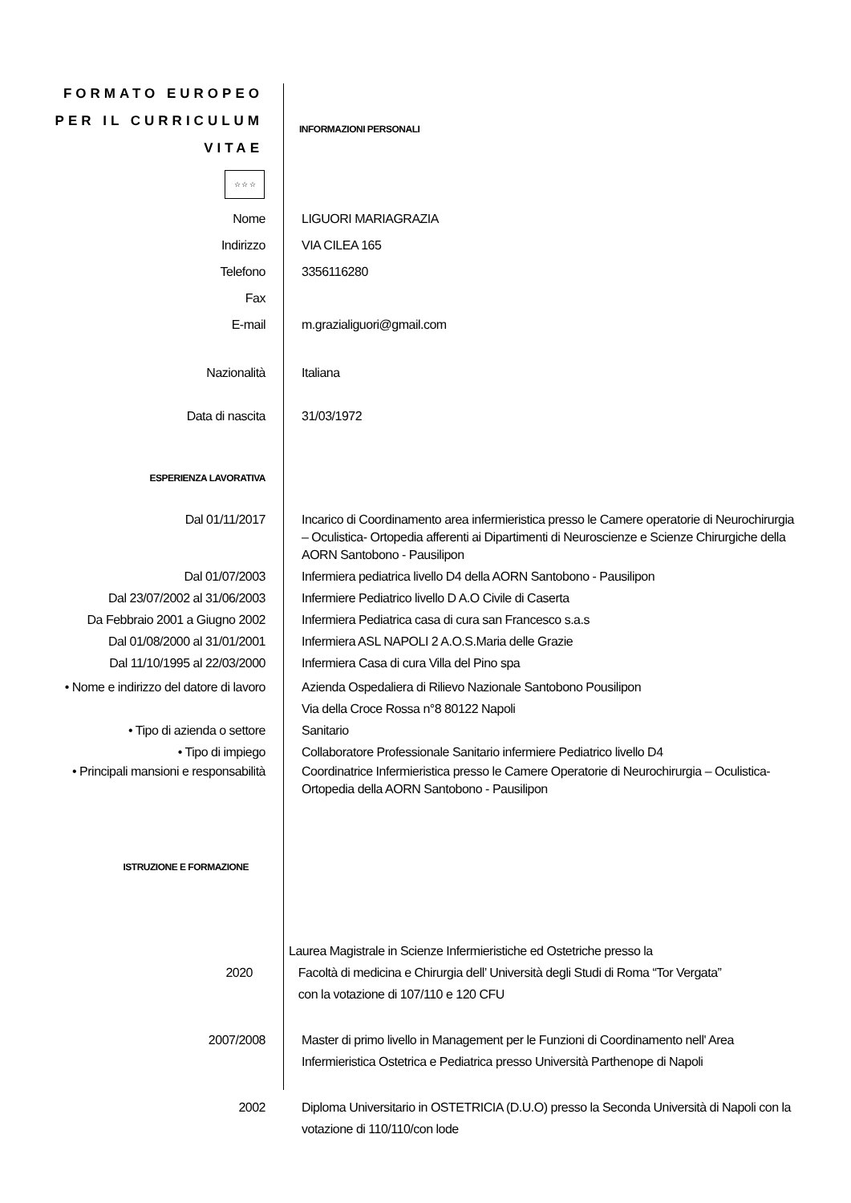FORMATO EUROPEO
PER IL CURRICULUM
VITAE
INFORMAZIONI PERSONALI
☆ ☆ ☆
Nome LIGUORI MARIAGRAZIA
Indirizzo VIA CILEA 165
Telefono 3356116280
Fax
E-mail m.grazialiguori@gmail.com
Nazionalità Italiana
Data di nascita 31/03/1972
ESPERIENZA LAVORATIVA
Dal 01/11/2017 Incarico di Coordinamento area infermieristica presso le Camere operatorie di Neurochirurgia – Oculistica- Ortopedia afferenti ai Dipartimenti di Neuroscienze e Scienze Chirurgiche della AORN Santobono - Pausilipon
Dal 01/07/2003 Infermiera pediatrica livello D4 della AORN Santobono - Pausilipon
Dal 23/07/2002 al 31/06/2003 Infermiere Pediatrico livello D A.O Civile di Caserta
Da Febbraio 2001 a Giugno 2002 Infermiera Pediatrica casa di cura san Francesco s.a.s
Dal 01/08/2000 al 31/01/2001 Infermiera ASL NAPOLI 2 A.O.S.Maria delle Grazie
Dal 11/10/1995 al 22/03/2000 Infermiera Casa di cura Villa del Pino spa
• Nome e indirizzo del datore di lavoro
Azienda Ospedaliera di Rilievo Nazionale Santobono Pousilipon
Via della Croce Rossa n°8 80122 Napoli
• Tipo di azienda o settore Sanitario
• Tipo di impiego Collaboratore Professionale Sanitario infermiere Pediatrico livello D4
• Principali mansioni e responsabilità
Coordinatrice Infermieristica presso le Camere Operatorie di Neurochirurgia – Oculistica- Ortopedia della AORN Santobono - Pausilipon
ISTRUZIONE E FORMAZIONE
2020
Laurea Magistrale in Scienze Infermieristiche ed Ostetriche presso la
Facoltà di medicina e Chirurgia dell’ Università degli Studi di Roma “Tor Vergata”
con la votazione di 107/110 e 120 CFU
2007/2008 Master di primo livello in Management per le Funzioni di Coordinamento nell' Area Infermieristica Ostetrica e Pediatrica presso Università Parthenope di Napoli
2002 Diploma Universitario in OSTETRICIA (D.U.O) presso la Seconda Università di Napoli con la votazione di 110/110/con lode